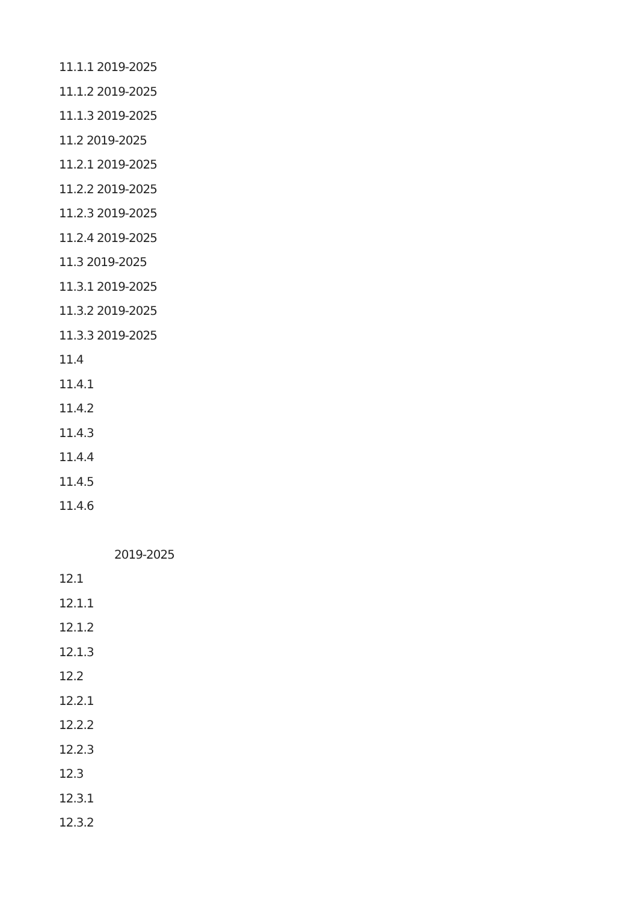11.1.1 2019-2025
11.1.2 2019-2025
11.1.3 2019-2025
11.2 2019-2025
11.2.1 2019-2025
11.2.2 2019-2025
11.2.3 2019-2025
11.2.4 2019-2025
11.3 2019-2025
11.3.1 2019-2025
11.3.2 2019-2025
11.3.3 2019-2025
11.4
11.4.1
11.4.2
11.4.3
11.4.4
11.4.5
11.4.6
2019-2025
12.1
12.1.1
12.1.2
12.1.3
12.2
12.2.1
12.2.2
12.2.3
12.3
12.3.1
12.3.2